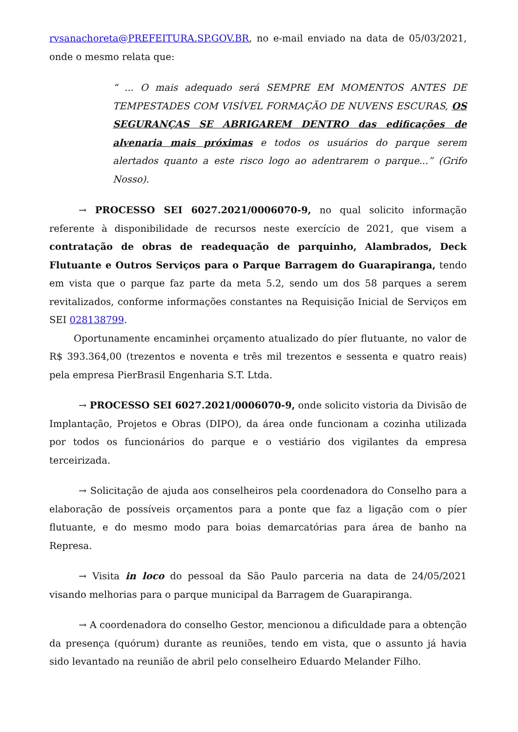rvsanachoreta@PREFEITURA.SP.GOV.BR, no e-mail enviado na data de 05/03/2021, onde o mesmo relata que:
“ ... O mais adequado será SEMPRE EM MOMENTOS ANTES DE TEMPESTADES COM VISÍVEL FORMAÇÃO DE NUVENS ESCURAS, OS SEGURANÇAS SE ABRIGAREM DENTRO das edificações de alvenaria mais próximas e todos os usuários do parque serem alertados quanto a este risco logo ao adentrarem o parque...” (Grifo Nosso).
→ PROCESSO SEI 6027.2021/0006070-9, no qual solicito informação referente à disponibilidade de recursos neste exercício de 2021, que visem a contratação de obras de readequação de parquinho, Alambrados, Deck Flutuante e Outros Serviços para o Parque Barragem do Guarapiranga, tendo em vista que o parque faz parte da meta 5.2, sendo um dos 58 parques a serem revitalizados, conforme informações constantes na Requisição Inicial de Serviços em SEI 028138799.
Oportunamente encaminhei orçamento atualizado do píer flutuante, no valor de R$ 393.364,00 (trezentos e noventa e três mil trezentos e sessenta e quatro reais) pela empresa PierBrasil Engenharia S.T. Ltda.
→ PROCESSO SEI 6027.2021/0006070-9, onde solicito vistoria da Divisão de Implantação, Projetos e Obras (DIPO), da área onde funcionam a cozinha utilizada por todos os funcionários do parque e o vestiário dos vigilantes da empresa terceirizada.
→ Solicitação de ajuda aos conselheiros pela coordenadora do Conselho para a elaboração de possíveis orçamentos para a ponte que faz a ligação com o píer flutuante, e do mesmo modo para boias demarcatórias para área de banho na Represa.
→ Visita in loco do pessoal da São Paulo parceria na data de 24/05/2021 visando melhorias para o parque municipal da Barragem de Guarapiranga.
→ A coordenadora do conselho Gestor, mencionou a dificuldade para a obtenção da presença (quórum) durante as reuniões, tendo em vista, que o assunto já havia sido levantado na reunião de abril pelo conselheiro Eduardo Melander Filho.